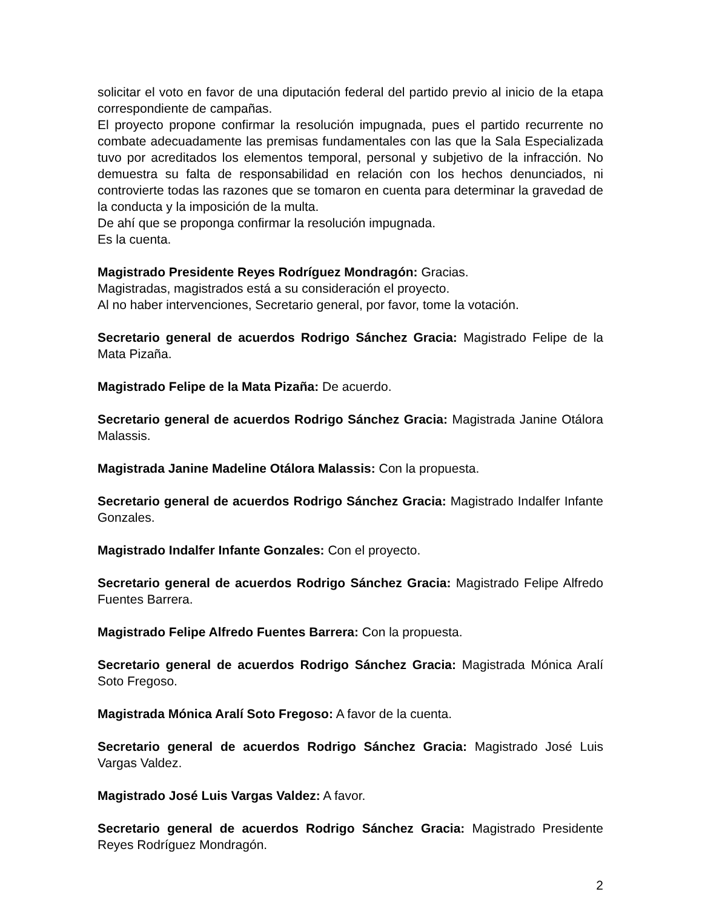solicitar el voto en favor de una diputación federal del partido previo al inicio de la etapa correspondiente de campañas.
El proyecto propone confirmar la resolución impugnada, pues el partido recurrente no combate adecuadamente las premisas fundamentales con las que la Sala Especializada tuvo por acreditados los elementos temporal, personal y subjetivo de la infracción. No demuestra su falta de responsabilidad en relación con los hechos denunciados, ni controvierte todas las razones que se tomaron en cuenta para determinar la gravedad de la conducta y la imposición de la multa.
De ahí que se proponga confirmar la resolución impugnada.
Es la cuenta.
Magistrado Presidente Reyes Rodríguez Mondragón: Gracias.
Magistradas, magistrados está a su consideración el proyecto.
Al no haber intervenciones, Secretario general, por favor, tome la votación.
Secretario general de acuerdos Rodrigo Sánchez Gracia: Magistrado Felipe de la Mata Pizaña.
Magistrado Felipe de la Mata Pizaña: De acuerdo.
Secretario general de acuerdos Rodrigo Sánchez Gracia: Magistrada Janine Otálora Malassis.
Magistrada Janine Madeline Otálora Malassis: Con la propuesta.
Secretario general de acuerdos Rodrigo Sánchez Gracia: Magistrado Indalfer Infante Gonzales.
Magistrado Indalfer Infante Gonzales: Con el proyecto.
Secretario general de acuerdos Rodrigo Sánchez Gracia: Magistrado Felipe Alfredo Fuentes Barrera.
Magistrado Felipe Alfredo Fuentes Barrera: Con la propuesta.
Secretario general de acuerdos Rodrigo Sánchez Gracia: Magistrada Mónica Aralí Soto Fregoso.
Magistrada Mónica Aralí Soto Fregoso: A favor de la cuenta.
Secretario general de acuerdos Rodrigo Sánchez Gracia: Magistrado José Luis Vargas Valdez.
Magistrado José Luis Vargas Valdez: A favor.
Secretario general de acuerdos Rodrigo Sánchez Gracia: Magistrado Presidente Reyes Rodríguez Mondragón.
2